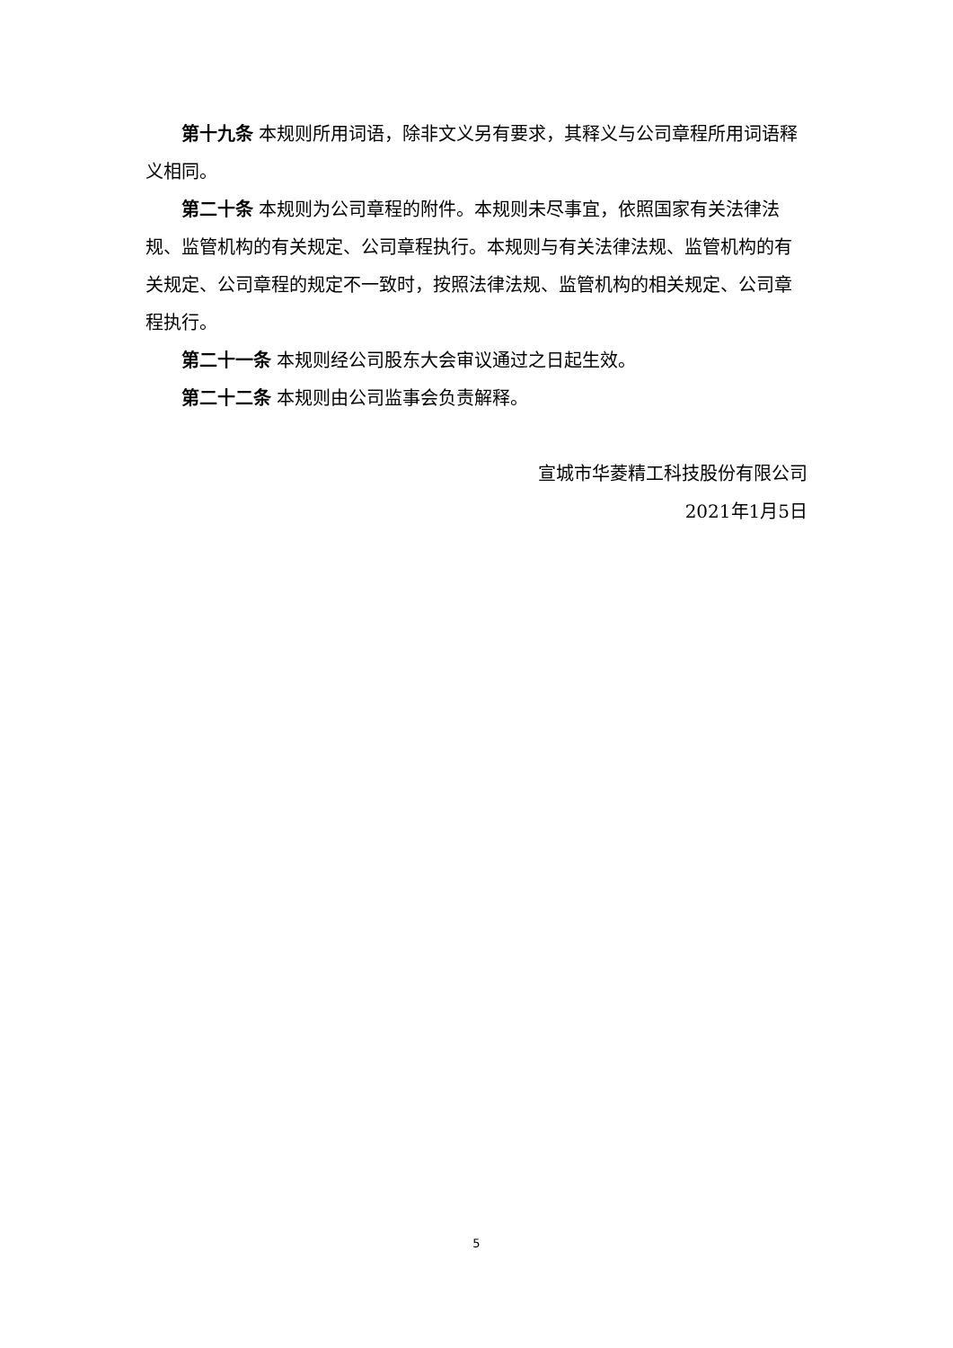第十九条 本规则所用词语，除非文义另有要求，其释义与公司章程所用词语释义相同。
第二十条 本规则为公司章程的附件。本规则未尽事宜，依照国家有关法律法规、监管机构的有关规定、公司章程执行。本规则与有关法律法规、监管机构的有关规定、公司章程的规定不一致时，按照法律法规、监管机构的相关规定、公司章程执行。
第二十一条 本规则经公司股东大会审议通过之日起生效。
第二十二条 本规则由公司监事会负责解释。
宣城市华菱精工科技股份有限公司
2021年1月5日
5